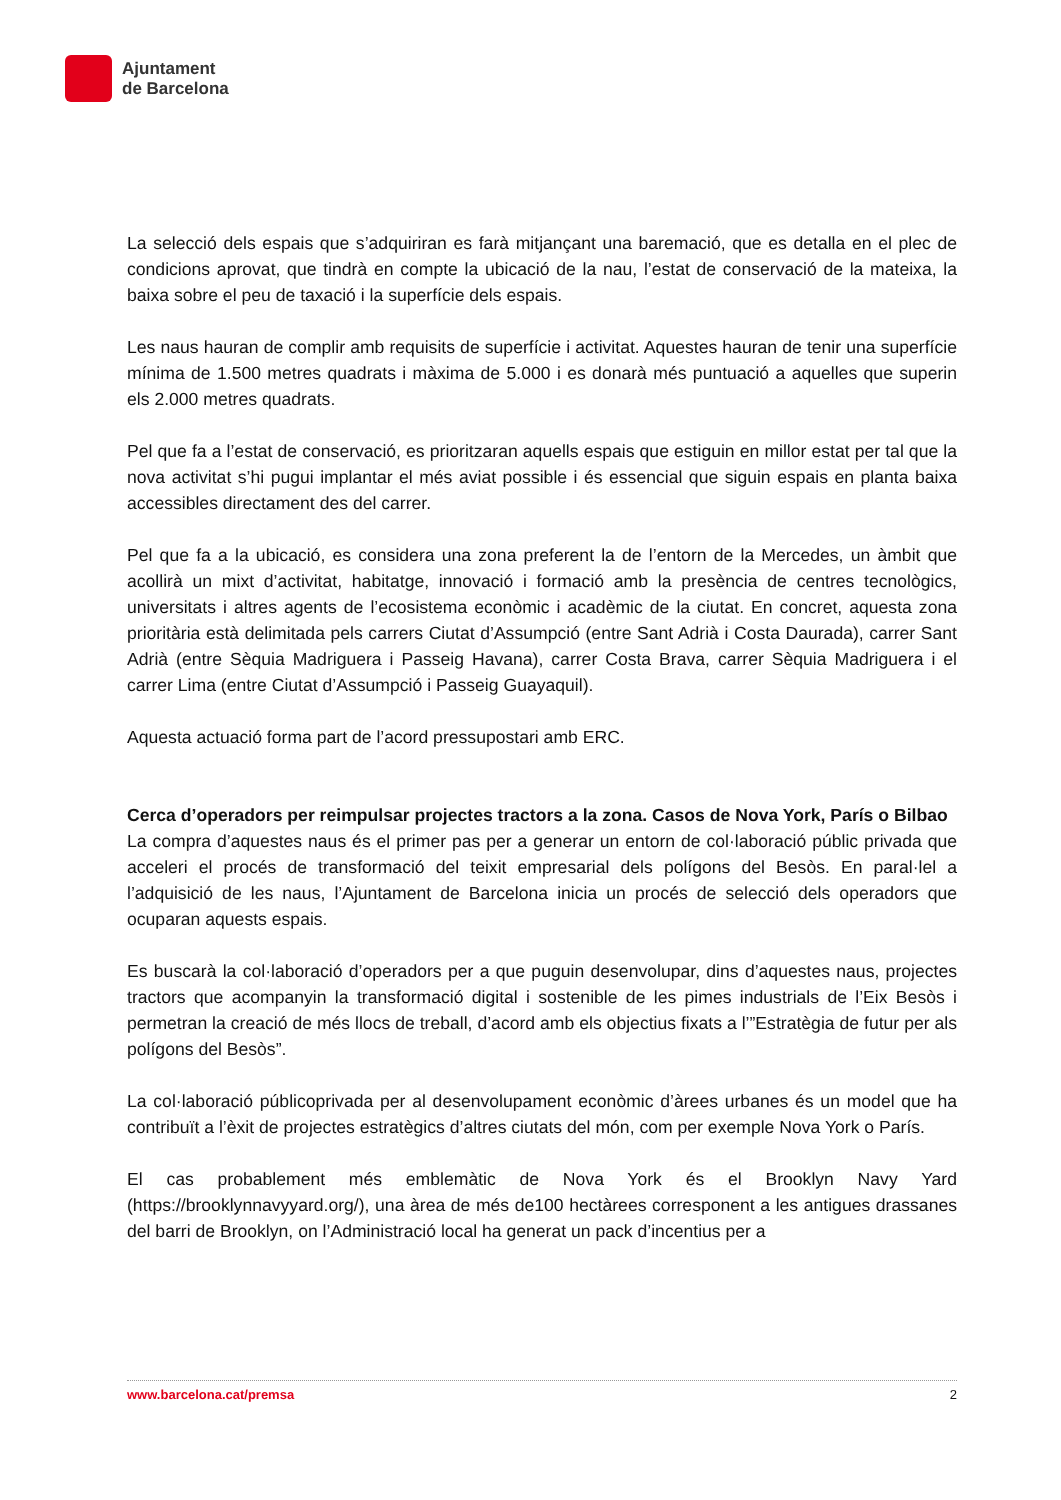Ajuntament
de Barcelona
La selecció dels espais que s’adquiriran es farà mitjançant una baremació, que es detalla en el plec de condicions aprovat, que tindrà en compte la ubicació de la nau, l’estat de conservació de la mateixa, la baixa sobre el peu de taxació i la superfície dels espais.
Les naus hauran de complir amb requisits de superfície i activitat. Aquestes hauran de tenir una superfície mínima de 1.500 metres quadrats i màxima de 5.000 i es donarà més puntuació a aquelles que superin els 2.000 metres quadrats.
Pel que fa a l’estat de conservació, es prioritzaran aquells espais que estiguin en millor estat per tal que la nova activitat s’hi pugui implantar el més aviat possible i és essencial que siguin espais en planta baixa accessibles directament des del carrer.
Pel que fa a la ubicació, es considera una zona preferent la de l’entorn de la Mercedes, un àmbit que acollirà un mixt d’activitat, habitatge, innovació i formació amb la presència de centres tecnològics, universitats i altres agents de l’ecosistema econòmic i acadèmic de la ciutat. En concret, aquesta zona prioritària està delimitada pels carrers Ciutat d’Assumpció (entre Sant Adrià i Costa Daurada), carrer Sant Adrià (entre Sèquia Madriguera i Passeig Havana), carrer Costa Brava, carrer Sèquia Madriguera i el carrer Lima (entre Ciutat d’Assumpció i Passeig Guayaquil).
Aquesta actuació forma part de l’acord pressupostari amb ERC.
Cerca d’operadors per reimpulsar projectes tractors a la zona. Casos de Nova York, París o Bilbao
La compra d’aquestes naus és el primer pas per a generar un entorn de col·laboració públic privada que acceleri el procés de transformació del teixit empresarial dels polígons del Besòs. En paral·lel a l’adquisició de les naus, l’Ajuntament de Barcelona inicia un procés de selecció dels operadors que ocuparan aquests espais.
Es buscarà la col·laboració d’operadors per a que puguin desenvolupar, dins d’aquestes naus, projectes tractors que acompanyin la transformació digital i sostenible de les pimes industrials de l’Eix Besòs i permetran la creació de més llocs de treball, d’acord amb els objectius fixats a l’”Estratègia de futur per als polígons del Besòs”.
La col·laboració públicoprivada per al desenvolupament econòmic d’àrees urbanes és un model que ha contribuït a l’èxit de projectes estratègics d’altres ciutats del món, com per exemple Nova York o París.
El cas probablement més emblemàtic de Nova York és el Brooklyn Navy Yard (https://brooklynnavyyard.org/), una àrea de més de100 hectàrees corresponent a les antigues drassanes del barri de Brooklyn, on l’Administració local ha generat un pack d’incentius per a
www.barcelona.cat/premsa 2